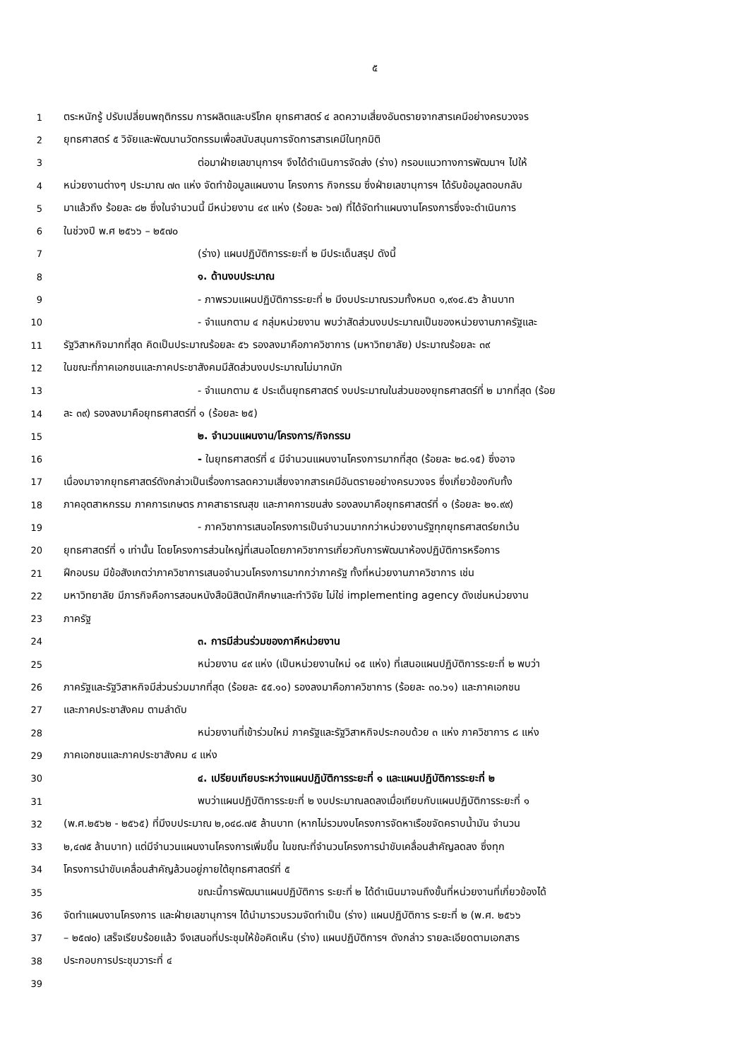๕
1 ตระหนักรู้ ปรับเปลี่ยนพฤติกรรม การผลิตและบริโภค ยุทธศาสตร์ ๔ ลดความเสี่ยงอันตรายจากสารเคมีอย่างครบวงจร
2 ยุทธศาสตร์ ๕ วิจัยและพัฒนานวัตกรรมเพื่อสนับสนุนการจัดการสารเคมีในทุกมิติ
3 ต่อมาฝ่ายเลขานุการฯ จึงได้ดำเนินการจัดส่ง (ร่าง) กรอบแนวทางการพัฒนาฯ ไปให้
4 หน่วยงานต่างๆ ประมาณ ๗๓ แห่ง จัดทำข้อมูลแผนงาน โครงการ กิจกรรม ซึ่งฝ่ายเลขานุการฯ ได้รับข้อมูลตอบกลับ
5 มาแล้วถึง ร้อยละ ๘๒ ซึ่งในจำนวนนี้ มีหน่วยงาน ๔๙ แห่ง (ร้อยละ ๖๗) ที่ได้จัดทำแผนงานโครงการซึ่งจะดำเนินการ
6 ในช่วงปี พ.ศ ๒๕๖๖ – ๒๕๗๐
7 (ร่าง) แผนปฏิบัติการระยะที่ ๒ มีประเด็นสรุป ดังนี้
8 ๑. ด้านงบประมาณ
9 - ภาพรวมแผนปฏิบัติการระยะที่ ๒ มีงบประมาณรวมทั้งหมด ๑,๙๑๔.๕๖ ล้านบาท
10 - จำแนกตาม ๔ กลุ่มหน่วยงาน พบว่าสัดส่วนงบประมาณเป็นของหน่วยงานภาครัฐและ
11 รัฐวิสาหกิจมากที่สุด คิดเป็นประมาณร้อยละ ๕๖ รองลงมาคือภาควิชาการ (มหาวิทยาลัย) ประมาณร้อยละ ๓๙
12 ในขณะที่ภาคเอกชนและภาคประชาสังคมมีสัดส่วนงบประมาณไม่มากนัก
13 - จำแนกตาม ๕ ประเด็นยุทธศาสตร์ งบประมาณในส่วนของยุทธศาสตร์ที่ ๒ มากที่สุด (ร้อย
14 ละ ๓๙) รองลงมาคือยุทธศาสตร์ที่ ๑ (ร้อยละ ๒๕)
15 ๒. จำนวนแผนงาน/โครงการ/กิจกรรม
16 - ในยุทธศาสตร์ที่ ๔ มีจำนวนแผนงานโครงการมากที่สุด (ร้อยละ ๒๘.๑๕) ซึ่งอาจ
17 เนื่องมาจากยุทธศาสตร์ดังกล่าวเป็นเรื่องการลดความเสี่ยงจากสารเคมีอันตรายอย่างครบวงจร ซึ่งเกี่ยวข้องกับทั้ง
18 ภาคอุตสาหกรรม ภาคการเกษตร ภาคสาธารณสุข และภาคการขนส่ง รองลงมาคือยุทธศาสตร์ที่ ๑ (ร้อยละ ๒๑.๙๙)
19 - ภาควิชาการเสนอโครงการเป็นจำนวนมากกว่าหน่วยงานรัฐทุกยุทธศาสตร์ยกเว้น
20 ยุทธศาสตร์ที่ ๑ เท่านั้น โดยโครงการส่วนใหญ่ที่เสนอโดยภาควิชาการเกี่ยวกับการพัฒนาห้องปฏิบัติการหรือการ
21 ฝึกอบรม มีข้อสังเกตว่าภาควิชาการเสนอจำนวนโครงการมากกว่าภาครัฐ ทั้งที่หน่วยงานภาควิชาการ เช่น
22 มหาวิทยาลัย มีภารกิจคือการสอนหนังสือนิสิตนักศึกษาและทำวิจัย ไม่ใช่ implementing agency ดังเช่นหน่วยงาน
23 ภาครัฐ
24 ๓. การมีส่วนร่วมของภาคีหน่วยงาน
25 หน่วยงาน ๔๙ แห่ง (เป็นหน่วยงานใหม่ ๑๕ แห่ง) ที่เสนอแผนปฏิบัติการระยะที่ ๒ พบว่า
26 ภาครัฐและรัฐวิสาหกิจมีส่วนร่วมมากที่สุด (ร้อยละ ๕๕.๑๐) รองลงมาคือภาควิชาการ (ร้อยละ ๓๐.๖๑) และภาคเอกชน
27 และภาคประชาสังคม ตามลำดับ
28 หน่วยงานที่เข้าร่วมใหม่ ภาครัฐและรัฐวิสาหกิจประกอบด้วย ๓ แห่ง ภาควิชาการ ๘ แห่ง
29 ภาคเอกชนและภาคประชาสังคม ๔ แห่ง
30 ๔. เปรียบเทียบระหว่างแผนปฏิบัติการระยะที่ ๑ และแผนปฏิบัติการระยะที่ ๒
31 พบว่าแผนปฏิบัติการระยะที่ ๒ งบประมาณลดลงเมื่อเทียบกับแผนปฏิบัติการระยะที่ ๑
32 (พ.ศ.๒๕๖๒ - ๒๕๖๕) ที่มีงบประมาณ ๒,๐๔๘.๗๕ ล้านบาท (หากไม่รวมงบโครงการจัดหาเรือขจัดคราบน้ำมัน จำนวน
33 ๒,๔๗๕ ล้านบาท) แต่มีจำนวนแผนงานโครงการเพิ่มขึ้น ในขณะที่จำนวนโครงการนำขับเคลื่อนสำคัญลดลง ซึ่งทุก
34 โครงการนำขับเคลื่อนสำคัญล้วนอยู่ภายใต้ยุทธศาสตร์ที่ ๕
35 ขณะนี้การพัฒนาแผนปฏิบัติการ ระยะที่ ๒ ได้ดำเนินมาจนถึงขั้นที่หน่วยงานที่เกี่ยวข้องได้
36 จัดทำแผนงานโครงการ และฝ่ายเลขานุการฯ ได้นำมารวบรวมจัดทำเป็น (ร่าง) แผนปฏิบัติการ ระยะที่ ๒ (พ.ศ. ๒๕๖๖
37 – ๒๕๗๐) เสร็จเรียบร้อยแล้ว จึงเสนอที่ประชุมให้ข้อคิดเห็น (ร่าง) แผนปฏิบัติการฯ ดังกล่าว รายละเอียดตามเอกสาร
38 ประกอบการประชุมวาระที่ ๔
39